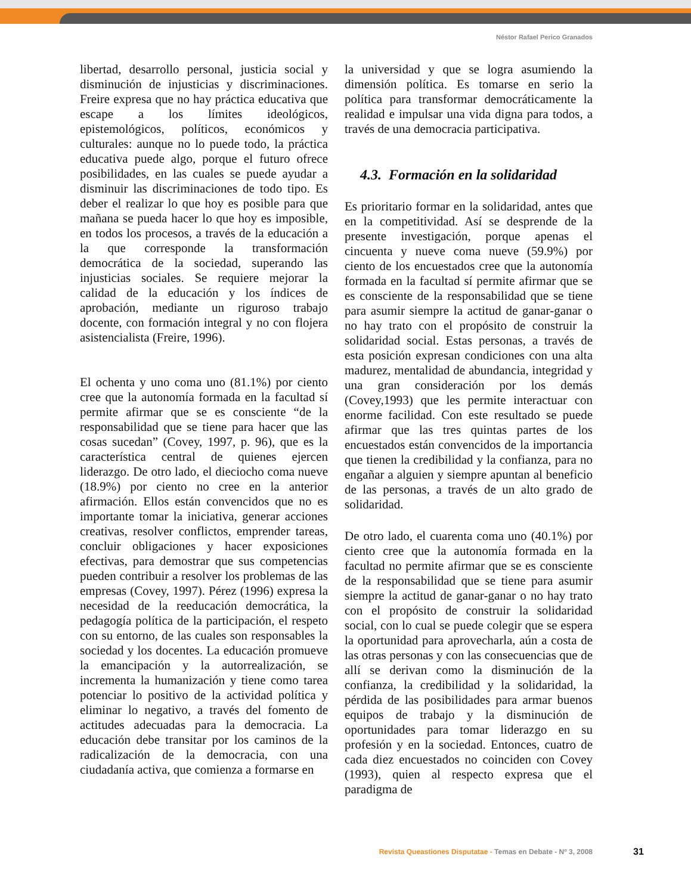Néstor Rafael Perico Granados
libertad, desarrollo personal, justicia social y disminución de injusticias y discriminaciones. Freire expresa que no hay práctica educativa que escape a los límites ideológicos, epistemológicos, políticos, económicos y culturales: aunque no lo puede todo, la práctica educativa puede algo, porque el futuro ofrece posibilidades, en las cuales se puede ayudar a disminuir las discriminaciones de todo tipo. Es deber el realizar lo que hoy es posible para que mañana se pueda hacer lo que hoy es imposible, en todos los procesos, a través de la educación a la que corresponde la transformación democrática de la sociedad, superando las injusticias sociales. Se requiere mejorar la calidad de la educación y los índices de aprobación, mediante un riguroso trabajo docente, con formación integral y no con flojera asistencialista (Freire, 1996).
El ochenta y uno coma uno (81.1%) por ciento cree que la autonomía formada en la facultad sí permite afirmar que se es consciente “de la responsabilidad que se tiene para hacer que las cosas sucedan” (Covey, 1997, p. 96), que es la característica central de quienes ejercen liderazgo. De otro lado, el dieciocho coma nueve (18.9%) por ciento no cree en la anterior afirmación. Ellos están convencidos que no es importante tomar la iniciativa, generar acciones creativas, resolver conflictos, emprender tareas, concluir obligaciones y hacer exposiciones efectivas, para demostrar que sus competencias pueden contribuir a resolver los problemas de las empresas (Covey, 1997). Pérez (1996) expresa la necesidad de la reeducación democrática, la pedagogía política de la participación, el respeto con su entorno, de las cuales son responsables la sociedad y los docentes. La educación promueve la emancipación y la autorrealización, se incrementa la humanización y tiene como tarea potenciar lo positivo de la actividad política y eliminar lo negativo, a través del fomento de actitudes adecuadas para la democracia. La educación debe transitar por los caminos de la radicalización de la democracia, con una ciudadanía activa, que comienza a formarse en
la universidad y que se logra asumiendo la dimensión política. Es tomarse en serio la política para transformar democráticamente la realidad e impulsar una vida digna para todos, a través de una democracia participativa.
4.3. Formación en la solidaridad
Es prioritario formar en la solidaridad, antes que en la competitividad. Así se desprende de la presente investigación, porque apenas el cincuenta y nueve coma nueve (59.9%) por ciento de los encuestados cree que la autonomía formada en la facultad sí permite afirmar que se es consciente de la responsabilidad que se tiene para asumir siempre la actitud de ganar-ganar o no hay trato con el propósito de construir la solidaridad social. Estas personas, a través de esta posición expresan condiciones con una alta madurez, mentalidad de abundancia, integridad y una gran consideración por los demás (Covey,1993) que les permite interactuar con enorme facilidad. Con este resultado se puede afirmar que las tres quintas partes de los encuestados están convencidos de la importancia que tienen la credibilidad y la confianza, para no engañar a alguien y siempre apuntan al beneficio de las personas, a través de un alto grado de solidaridad.
De otro lado, el cuarenta coma uno (40.1%) por ciento cree que la autonomía formada en la facultad no permite afirmar que se es consciente de la responsabilidad que se tiene para asumir siempre la actitud de ganar-ganar o no hay trato con el propósito de construir la solidaridad social, con lo cual se puede colegir que se espera la oportunidad para aprovecharla, aún a costa de las otras personas y con las consecuencias que de allí se derivan como la disminución de la confianza, la credibilidad y la solidaridad, la pérdida de las posibilidades para armar buenos equipos de trabajo y la disminución de oportunidades para tomar liderazgo en su profesión y en la sociedad. Entonces, cuatro de cada diez encuestados no coinciden con Covey (1993), quien al respecto expresa que el paradigma de
Revista Queastiones Disputatae - Temas en Debate - Nº 3, 2008
31